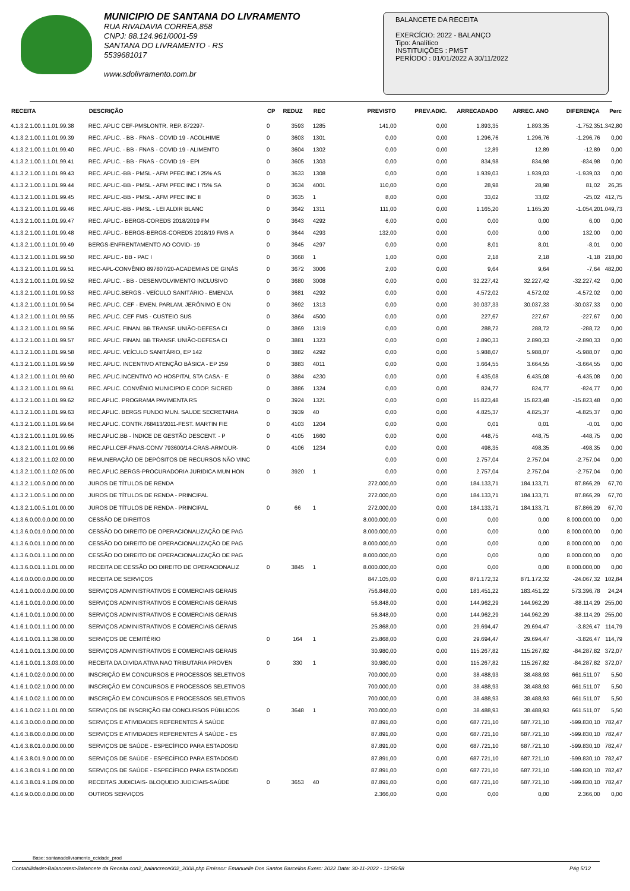MUNICIPIO DE SANTANA DO LIVRAMENTO
RUA RIVADAVIA CORREA,858
CNPJ: 88.124.961/0001-59
SANTANA DO LIVRAMENTO - RS
5539681017
www.sdolivramento.com.br
BALANCETE DA RECEITA
EXERCÍCIO: 2022 - BALANÇO
Tipo: Analítico
INSTITUIÇÕES : PMST
PERÍODO : 01/01/2022 A 30/11/2022
| RECEITA | DESCRIÇÃO | CP | REDUZ | REC | PREVISTO | PREV.ADIC. | ARRECADADO | ARREC. ANO | DIFERENÇA | Perc |
| --- | --- | --- | --- | --- | --- | --- | --- | --- | --- | --- |
| 4.1.3.2.1.00.1.1.01.99.38 | REC. APLIC CEF-PMSLONTR. REP. 872297- | 0 | 3593 | 1285 | 141,00 | 0,00 | 1.893,35 | 1.893,35 | -1.752,35 | 1.342,80 |
| 4.1.3.2.1.00.1.1.01.99.39 | REC. APLIC. - BB - FNAS - COVID 19 - ACOLHIME | 0 | 3603 | 1301 | 0,00 | 0,00 | 1.296,76 | 1.296,76 | -1.296,76 | 0,00 |
| 4.1.3.2.1.00.1.1.01.99.40 | REC. APLIC. - BB - FNAS - COVID 19 - ALIMENTO | 0 | 3604 | 1302 | 0,00 | 0,00 | 12,89 | 12,89 | -12,89 | 0,00 |
| 4.1.3.2.1.00.1.1.01.99.41 | REC. APLIC. - BB - FNAS - COVID 19 - EPI | 0 | 3605 | 1303 | 0,00 | 0,00 | 834,98 | 834,98 | -834,98 | 0,00 |
| 4.1.3.2.1.00.1.1.01.99.43 | REC. APLIC.-BB - PMSL - AFM PFEC INC I 25% AS | 0 | 3633 | 1308 | 0,00 | 0,00 | 1.939,03 | 1.939,03 | -1.939,03 | 0,00 |
| 4.1.3.2.1.00.1.1.01.99.44 | REC. APLIC.-BB - PMSL - AFM PFEC INC I 75% SA | 0 | 3634 | 4001 | 110,00 | 0,00 | 28,98 | 28,98 | 81,02 | 26,35 |
| 4.1.3.2.1.00.1.1.01.99.45 | REC. APLIC.-BB - PMSL - AFM PFEC INC II | 0 | 3635 | 1 | 8,00 | 0,00 | 33,02 | 33,02 | -25,02 | 412,75 |
| 4.1.3.2.1.00.1.1.01.99.46 | REC. APLIC.-BB - PMSL - LEI ALDIR BLANC | 0 | 3642 | 1311 | 111,00 | 0,00 | 1.165,20 | 1.165,20 | -1.054,20 | 1.049,73 |
| 4.1.3.2.1.00.1.1.01.99.47 | REC. APLIC.- BERGS-COREDS 2018/2019 FM | 0 | 3643 | 4292 | 6,00 | 0,00 | 0,00 | 0,00 | 6,00 | 0,00 |
| 4.1.3.2.1.00.1.1.01.99.48 | REC. APLIC.- BERGS-BERGS-COREDS 2018/19 FMS A | 0 | 3644 | 4293 | 132,00 | 0,00 | 0,00 | 0,00 | 132,00 | 0,00 |
| 4.1.3.2.1.00.1.1.01.99.49 | BERGS-ENFRENTAMENTO AO COVID- 19 | 0 | 3645 | 4297 | 0,00 | 0,00 | 8,01 | 8,01 | -8,01 | 0,00 |
| 4.1.3.2.1.00.1.1.01.99.50 | REC. APLIC.- BB - PAC I | 0 | 3668 | 1 | 1,00 | 0,00 | 2,18 | 2,18 | -1,18 | 218,00 |
| 4.1.3.2.1.00.1.1.01.99.51 | REC-APL-CONVÊNIO 897807/20-ACADEMIAS DE GINÁS | 0 | 3672 | 3006 | 2,00 | 0,00 | 9,64 | 9,64 | -7,64 | 482,00 |
| 4.1.3.2.1.00.1.1.01.99.52 | REC. APLIC. - BB - DESENVOLVIMENTO INCLUSIVO | 0 | 3680 | 3008 | 0,00 | 0,00 | 32.227,42 | 32.227,42 | -32.227,42 | 0,00 |
| 4.1.3.2.1.00.1.1.01.99.53 | REC. APLIC.BERGS - VEÍCULO SANITÁRIO - EMENDA | 0 | 3681 | 4292 | 0,00 | 0,00 | 4.572,02 | 4.572,02 | -4.572,02 | 0,00 |
| 4.1.3.2.1.00.1.1.01.99.54 | REC. APLIC. CEF - EMEN. PARLAM. JERÔNIMO E ON | 0 | 3692 | 1313 | 0,00 | 0,00 | 30.037,33 | 30.037,33 | -30.037,33 | 0,00 |
| 4.1.3.2.1.00.1.1.01.99.55 | REC. APLIC. CEF FMS - CUSTEIO SUS | 0 | 3864 | 4500 | 0,00 | 0,00 | 227,67 | 227,67 | -227,67 | 0,00 |
| 4.1.3.2.1.00.1.1.01.99.56 | REC. APLIC. FINAN. BB TRANSF. UNIÃO-DEFESA CI | 0 | 3869 | 1319 | 0,00 | 0,00 | 288,72 | 288,72 | -288,72 | 0,00 |
| 4.1.3.2.1.00.1.1.01.99.57 | REC. APLIC. FINAN. BB TRANSF. UNIÃO-DEFESA CI | 0 | 3881 | 1323 | 0,00 | 0,00 | 2.890,33 | 2.890,33 | -2.890,33 | 0,00 |
| 4.1.3.2.1.00.1.1.01.99.58 | REC. APLIC. VEÍCULO SANITÁRIO, EP 142 | 0 | 3882 | 4292 | 0,00 | 0,00 | 5.988,07 | 5.988,07 | -5.988,07 | 0,00 |
| 4.1.3.2.1.00.1.1.01.99.59 | REC. APLIC. INCENTIVO ATENÇÃO BÁSICA - EP 259 | 0 | 3883 | 4011 | 0,00 | 0,00 | 3.664,55 | 3.664,55 | -3.664,55 | 0,00 |
| 4.1.3.2.1.00.1.1.01.99.60 | REC. APLIC.INCENTIVO AO HOSPITAL STA CASA - E | 0 | 3884 | 4230 | 0,00 | 0,00 | 6.435,08 | 6.435,08 | -6.435,08 | 0,00 |
| 4.1.3.2.1.00.1.1.01.99.61 | REC. APLIC. CONVÊNIO MUNICIPIO E COOP. SICRED | 0 | 3886 | 1324 | 0,00 | 0,00 | 824,77 | 824,77 | -824,77 | 0,00 |
| 4.1.3.2.1.00.1.1.01.99.62 | REC.APLIC. PROGRAMA PAVIMENTA RS | 0 | 3924 | 1321 | 0,00 | 0,00 | 15.823,48 | 15.823,48 | -15.823,48 | 0,00 |
| 4.1.3.2.1.00.1.1.01.99.63 | REC.APLIC. BERGS FUNDO MUN. SAUDE SECRETARIA | 0 | 3939 | 40 | 0,00 | 0,00 | 4.825,37 | 4.825,37 | -4.825,37 | 0,00 |
| 4.1.3.2.1.00.1.1.01.99.64 | REC.APLIC. CONTR.768413/2011-FEST. MARTIN FIE | 0 | 4103 | 1204 | 0,00 | 0,00 | 0,01 | 0,01 | -0,01 | 0,00 |
| 4.1.3.2.1.00.1.1.01.99.65 | REC.APLIC.BB - ÍNDICE DE GESTÃO DESCENT. - P | 0 | 4105 | 1660 | 0,00 | 0,00 | 448,75 | 448,75 | -448,75 | 0,00 |
| 4.1.3.2.1.00.1.1.01.99.66 | REC.APLI.CEF-FNAS-CONV 793600/14-CRAS-ARMOUR- | 0 | 4106 | 1234 | 0,00 | 0,00 | 498,35 | 498,35 | -498,35 | 0,00 |
| 4.1.3.2.1.00.1.1.02.00.00 | REMUNERAÇÃO DE DEPÓSITOS DE RECURSOS NÃO VINC | | | | 0,00 | 0,00 | 2.757,04 | 2.757,04 | -2.757,04 | 0,00 |
| 4.1.3.2.1.00.1.1.02.05.00 | REC.APLIC.BERGS-PROCURADORIA JURIDICA MUN HON | 0 | 3920 | 1 | 0,00 | 0,00 | 2.757,04 | 2.757,04 | -2.757,04 | 0,00 |
| 4.1.3.2.1.00.5.0.00.00.00 | JUROS DE TÍTULOS DE RENDA | | | | 272.000,00 | 0,00 | 184.133,71 | 184.133,71 | 87.866,29 | 67,70 |
| 4.1.3.2.1.00.5.1.00.00.00 | JUROS DE TÍTULOS DE RENDA - PRINCIPAL | | | | 272.000,00 | 0,00 | 184.133,71 | 184.133,71 | 87.866,29 | 67,70 |
| 4.1.3.2.1.00.5.1.01.00.00 | JUROS DE TÍTULOS DE RENDA - PRINCIPAL | 0 | 66 | 1 | 272.000,00 | 0,00 | 184.133,71 | 184.133,71 | 87.866,29 | 67,70 |
| 4.1.3.6.0.00.0.0.00.00.00 | CESSÃO DE DIREITOS | | | | 8.000.000,00 | 0,00 | 0,00 | 0,00 | 8.000.000,00 | 0,00 |
| 4.1.3.6.0.01.0.0.00.00.00 | CESSÃO DO DIREITO DE OPERACIONALIZAÇÃO DE PAG | | | | 8.000.000,00 | 0,00 | 0,00 | 0,00 | 8.000.000,00 | 0,00 |
| 4.1.3.6.0.01.1.0.00.00.00 | CESSÃO DO DIREITO DE OPERACIONALIZAÇÃO DE PAG | | | | 8.000.000,00 | 0,00 | 0,00 | 0,00 | 8.000.000,00 | 0,00 |
| 4.1.3.6.0.01.1.1.00.00.00 | CESSÃO DO DIREITO DE OPERACIONALIZAÇÃO DE PAG | | | | 8.000.000,00 | 0,00 | 0,00 | 0,00 | 8.000.000,00 | 0,00 |
| 4.1.3.6.0.01.1.1.01.00.00 | RECEITA DE CESSÃO DO DIREITO DE OPERACIONALIZ | 0 | 3845 | 1 | 8.000.000,00 | 0,00 | 0,00 | 0,00 | 8.000.000,00 | 0,00 |
| 4.1.6.0.0.00.0.0.00.00.00 | RECEITA DE SERVIÇOS | | | | 847.105,00 | 0,00 | 871.172,32 | 871.172,32 | -24.067,32 | 102,84 |
| 4.1.6.1.0.00.0.0.00.00.00 | SERVIÇOS ADMINISTRATIVOS E COMERCIAIS GERAIS | | | | 756.848,00 | 0,00 | 183.451,22 | 183.451,22 | 573.396,78 | 24,24 |
| 4.1.6.1.0.01.0.0.00.00.00 | SERVIÇOS ADMINISTRATIVOS E COMERCIAIS GERAIS | | | | 56.848,00 | 0,00 | 144.962,29 | 144.962,29 | -88.114,29 | 255,00 |
| 4.1.6.1.0.01.1.0.00.00.00 | SERVIÇOS ADMINISTRATIVOS E COMERCIAIS GERAIS | | | | 56.848,00 | 0,00 | 144.962,29 | 144.962,29 | -88.114,29 | 255,00 |
| 4.1.6.1.0.01.1.1.00.00.00 | SERVIÇOS ADMINISTRATIVOS E COMERCIAIS GERAIS | | | | 25.868,00 | 0,00 | 29.694,47 | 29.694,47 | -3.826,47 | 114,79 |
| 4.1.6.1.0.01.1.1.38.00.00 | SERVIÇOS DE CEMITÉRIO | 0 | 164 | 1 | 25.868,00 | 0,00 | 29.694,47 | 29.694,47 | -3.826,47 | 114,79 |
| 4.1.6.1.0.01.1.3.00.00.00 | SERVIÇOS ADMINISTRATIVOS E COMERCIAIS GERAIS | | | | 30.980,00 | 0,00 | 115.267,82 | 115.267,82 | -84.287,82 | 372,07 |
| 4.1.6.1.0.01.1.3.03.00.00 | RECEITA DA DIVIDA ATIVA NAO TRIBUTARIA PROVEN | 0 | 330 | 1 | 30.980,00 | 0,00 | 115.267,82 | 115.267,82 | -84.287,82 | 372,07 |
| 4.1.6.1.0.02.0.0.00.00.00 | INSCRIÇÃO EM CONCURSOS E PROCESSOS SELETIVOS | | | | 700.000,00 | 0,00 | 38.488,93 | 38.488,93 | 661.511,07 | 5,50 |
| 4.1.6.1.0.02.1.0.00.00.00 | INSCRIÇÃO EM CONCURSOS E PROCESSOS SELETIVOS | | | | 700.000,00 | 0,00 | 38.488,93 | 38.488,93 | 661.511,07 | 5,50 |
| 4.1.6.1.0.02.1.1.00.00.00 | INSCRIÇÃO EM CONCURSOS E PROCESSOS SELETIVOS | | | | 700.000,00 | 0,00 | 38.488,93 | 38.488,93 | 661.511,07 | 5,50 |
| 4.1.6.1.0.02.1.1.01.00.00 | SERVIÇOS DE INSCRIÇÃO EM CONCURSOS PÚBLICOS | 0 | 3648 | 1 | 700.000,00 | 0,00 | 38.488,93 | 38.488,93 | 661.511,07 | 5,50 |
| 4.1.6.3.0.00.0.0.00.00.00 | SERVIÇOS E ATIVIDADES REFERENTES À SAÚDE | | | | 87.891,00 | 0,00 | 687.721,10 | 687.721,10 | -599.830,10 | 782,47 |
| 4.1.6.3.8.00.0.0.00.00.00 | SERVIÇOS E ATIVIDADES REFERENTES À SAÚDE - ES | | | | 87.891,00 | 0,00 | 687.721,10 | 687.721,10 | -599.830,10 | 782,47 |
| 4.1.6.3.8.01.0.0.00.00.00 | SERVIÇOS DE SAÚDE - ESPECÍFICO PARA ESTADOS/D | | | | 87.891,00 | 0,00 | 687.721,10 | 687.721,10 | -599.830,10 | 782,47 |
| 4.1.6.3.8.01.9.0.00.00.00 | SERVIÇOS DE SAÚDE - ESPECÍFICO PARA ESTADOS/D | | | | 87.891,00 | 0,00 | 687.721,10 | 687.721,10 | -599.830,10 | 782,47 |
| 4.1.6.3.8.01.9.1.00.00.00 | SERVIÇOS DE SAÚDE - ESPECÍFICO PARA ESTADOS/D | | | | 87.891,00 | 0,00 | 687.721,10 | 687.721,10 | -599.830,10 | 782,47 |
| 4.1.6.3.8.01.9.1.09.00.00 | RECEITAS JUDICIAIS- BLOQUEIO JUDICIAIS-SAÚDE | 0 | 3653 | 40 | 87.891,00 | 0,00 | 687.721,10 | 687.721,10 | -599.830,10 | 782,47 |
| 4.1.6.9.0.00.0.0.00.00.00 | OUTROS SERVIÇOS | | | | 2.366,00 | 0,00 | 0,00 | 0,00 | 2.366,00 | 0,00 |
Base: santanadolivramento_ecidade_prod
Contabilidade>Balancetes>Balancete da Receita con2_balancrece002_2008.php Emissor: Emanuelle Dos Santos Barcellos Exerc: 2022 Data: 30-11-2022 - 12:55:58 Pág 5/12